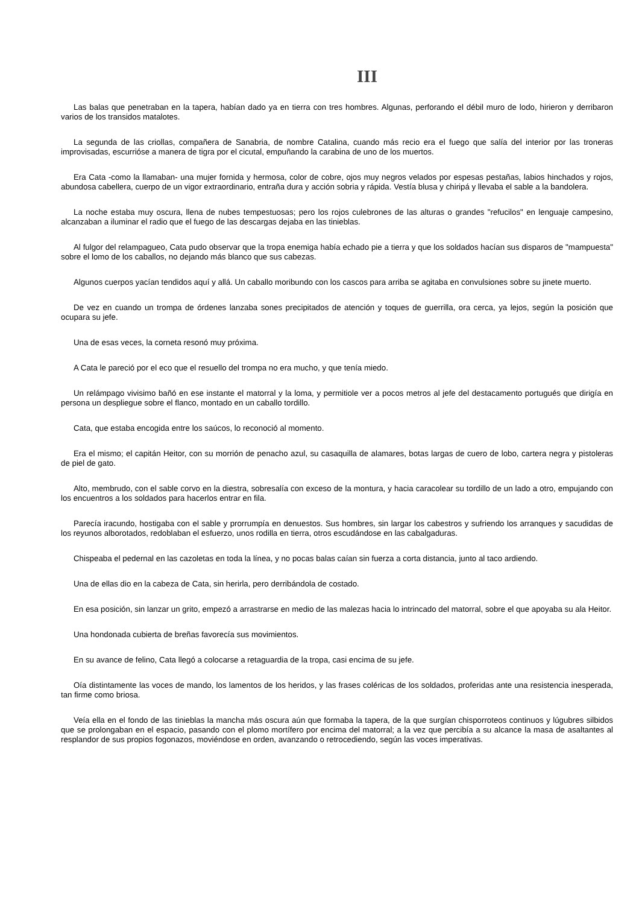III
Las balas que penetraban en la tapera, habían dado ya en tierra con tres hombres. Algunas, perforando el débil muro de lodo, hirieron y derribaron varios de los transidos matalotes.
La segunda de las criollas, compañera de Sanabria, de nombre Catalina, cuando más recio era el fuego que salía del interior por las troneras improvisadas, escurrióse a manera de tigra por el cicutal, empuñando la carabina de uno de los muertos.
Era Cata -como la llamaban- una mujer fornida y hermosa, color de cobre, ojos muy negros velados por espesas pestañas, labios hinchados y rojos, abundosa cabellera, cuerpo de un vigor extraordinario, entraña dura y acción sobria y rápida. Vestía blusa y chiripá y llevaba el sable a la bandolera.
La noche estaba muy oscura, llena de nubes tempestuosas; pero los rojos culebrones de las alturas o grandes "refucilos" en lenguaje campesino, alcanzaban a iluminar el radio que el fuego de las descargas dejaba en las tinieblas.
Al fulgor del relampagueo, Cata pudo observar que la tropa enemiga había echado pie a tierra y que los soldados hacían sus disparos de "mampuesta" sobre el lomo de los caballos, no dejando más blanco que sus cabezas.
Algunos cuerpos yacían tendidos aquí y allá. Un caballo moribundo con los cascos para arriba se agitaba en convulsiones sobre su jinete muerto.
De vez en cuando un trompa de órdenes lanzaba sones precipitados de atención y toques de guerrilla, ora cerca, ya lejos, según la posición que ocupara su jefe.
Una de esas veces, la corneta resonó muy próxima.
A Cata le pareció por el eco que el resuello del trompa no era mucho, y que tenía miedo.
Un relámpago vivisimo bañó en ese instante el matorral y la loma, y permitiole ver a pocos metros al jefe del destacamento portugués que dirigía en persona un despliegue sobre el flanco, montado en un caballo tordillo.
Cata, que estaba encogida entre los saúcos, lo reconoció al momento.
Era el mismo; el capitán Heitor, con su morrión de penacho azul, su casaquilla de alamares, botas largas de cuero de lobo, cartera negra y pistoleras de piel de gato.
Alto, membrudo, con el sable corvo en la diestra, sobresalía con exceso de la montura, y hacia caracolear su tordillo de un lado a otro, empujando con los encuentros a los soldados para hacerlos entrar en fila.
Parecía iracundo, hostigaba con el sable y prorrumpía en denuestos. Sus hombres, sin largar los cabestros y sufriendo los arranques y sacudidas de los reyunos alborotados, redoblaban el esfuerzo, unos rodilla en tierra, otros escudándose en las cabalgaduras.
Chispeaba el pedernal en las cazoletas en toda la línea, y no pocas balas caían sin fuerza a corta distancia, junto al taco ardiendo.
Una de ellas dio en la cabeza de Cata, sin herirla, pero derribándola de costado.
En esa posición, sin lanzar un grito, empezó a arrastrarse en medio de las malezas hacia lo intrincado del matorral, sobre el que apoyaba su ala Heitor.
Una hondonada cubierta de breñas favorecía sus movimientos.
En su avance de felino, Cata llegó a colocarse a retaguardia de la tropa, casi encima de su jefe.
Oía distintamente las voces de mando, los lamentos de los heridos, y las frases coléricas de los soldados, proferidas ante una resistencia inesperada, tan firme como briosa.
Veía ella en el fondo de las tinieblas la mancha más oscura aún que formaba la tapera, de la que surgían chisporroteos continuos y lúgubres silbidos que se prolongaban en el espacio, pasando con el plomo mortífero por encima del matorral; a la vez que percibía a su alcance la masa de asaltantes al resplandor de sus propios fogonazos, moviéndose en orden, avanzando o retrocediendo, según las voces imperativas.